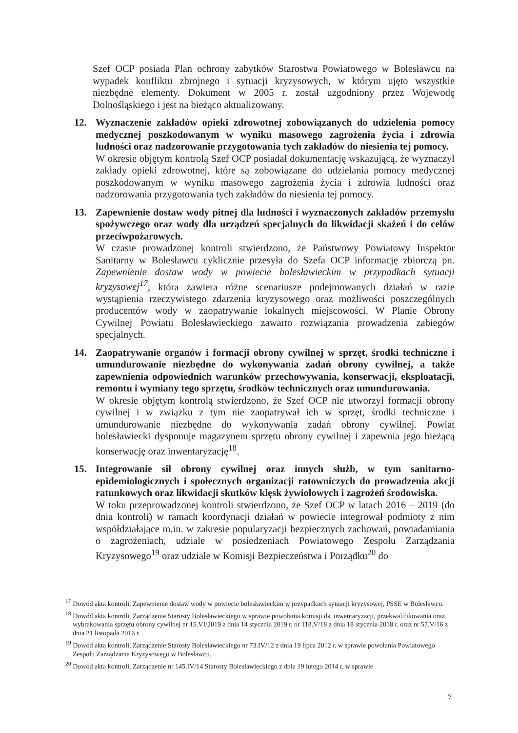Szef OCP posiada Plan ochrony zabytków Starostwa Powiatowego w Bolesławcu na wypadek konfliktu zbrojnego i sytuacji kryzysowych, w którym ujęto wszystkie niezbędne elementy. Dokument w 2005 r. został uzgodniony przez Wojewodę Dolnośląskiego i jest na bieżąco aktualizowany.
12. Wyznaczenie zakładów opieki zdrowotnej zobowiązanych do udzielenia pomocy medycznej poszkodowanym w wyniku masowego zagrożenia życia i zdrowia ludności oraz nadzorowanie przygotowania tych zakładów do niesienia tej pomocy.
W okresie objętym kontrolą Szef OCP posiadał dokumentację wskazującą, że wyznaczył zakłady opieki zdrowotnej, które są zobowiązane do udzielania pomocy medycznej poszkodowanym w wyniku masowego zagrożenia życia i zdrowia ludności oraz nadzorowania przygotowania tych zakładów do niesienia tej pomocy.
13. Zapewnienie dostaw wody pitnej dla ludności i wyznaczonych zakładów przemysłu spożywczego oraz wody dla urządzeń specjalnych do likwidacji skażeń i do celów przeciwpożarowych.
W czasie prowadzonej kontroli stwierdzono, że Państwowy Powiatowy Inspektor Sanitarny w Bolesławcu cyklicznie przesyła do Szefa OCP informację zbiorczą pn. Zapewnienie dostaw wody w powiecie bolesławieckim w przypadkach sytuacji kryzysowej<sup>17</sup>, która zawiera różne scenariusze podejmowanych działań w razie wystąpienia rzeczywistego zdarzenia kryzysowego oraz możliwości poszczególnych producentów wody w zaopatrywanie lokalnych miejscowości. W Planie Obrony Cywilnej Powiatu Bolesławieckiego zawarto rozwiązania prowadzenia zabiegów specjalnych.
14. Zaopatrywanie organów i formacji obrony cywilnej w sprzęt, środki techniczne i umundurowanie niezbędne do wykonywania zadań obrony cywilnej, a także zapewnienia odpowiednich warunków przechowywania, konserwacji, eksploatacji, remontu i wymiany tego sprzętu, środków technicznych oraz umundurowania.
W okresie objętym kontrolą stwierdzono, że Szef OCP nie utworzył formacji obrony cywilnej i w związku z tym nie zaopatrywał ich w sprzęt, środki techniczne i umundurowanie niezbędne do wykonywania zadań obrony cywilnej. Powiat bolesławiecki dysponuje magazynem sprzętu obrony cywilnej i zapewnia jego bieżącą konserwację oraz inwentaryzację<sup>18</sup>.
15. Integrowanie sił obrony cywilnej oraz innych służb, w tym sanitarno-epidemiologicznych i społecznych organizacji ratowniczych do prowadzenia akcji ratunkowych oraz likwidacji skutków klęsk żywiołowych i zagrożeń środowiska.
W toku przeprowadzonej kontroli stwierdzono, że Szef OCP w latach 2016 – 2019 (do dnia kontroli) w ramach koordynacji działań w powiecie integrował podmioty z nim współdziałające m.in. w zakresie popularyzacji bezpiecznych zachowań, powiadamiania o zagrożeniach, udziale w posiedzeniach Powiatowego Zespołu Zarządzania Kryzysowego<sup>19</sup> oraz udziale w Komisji Bezpieczeństwa i Porządku<sup>20</sup> do
<sup>17</sup> Dowód akta kontroli, Zapewnienie dostaw wody w powiecie bolesławieckim w przypadkach sytuacji kryzysowej, PSSE w Bolesławcu.
<sup>18</sup> Dowód akta kontroli, Zarządzenie Starosty Bolesławieckiego w sprawie powołania komisji ds. inwentaryzacji, przekwalifikowania oraz wybrakowania sprzętu obrony cywilnej nr 15.VI/2019 z dnia 14 stycznia 2019 r. nr 118.V/18 z dnia 18 stycznia 2018 r. oraz nr 57.V/16 z dnia 21 listopada 2016 r.
<sup>19</sup> Dowód akta kontroli, Zarządzenie Starosty Bolesławieckiego nr 73.IV/12 z dnia 19 lipca 2012 r. w sprawie powołania Powiatowego Zespołu Zarządzania Kryzysowego w Bolesławcu.
<sup>20</sup> Dowód akta kontroli, Zarządzenie nr 145.IV/14 Starosty Bolesławieckiego z dnia 19 lutego 2014 r. w sprawie
7